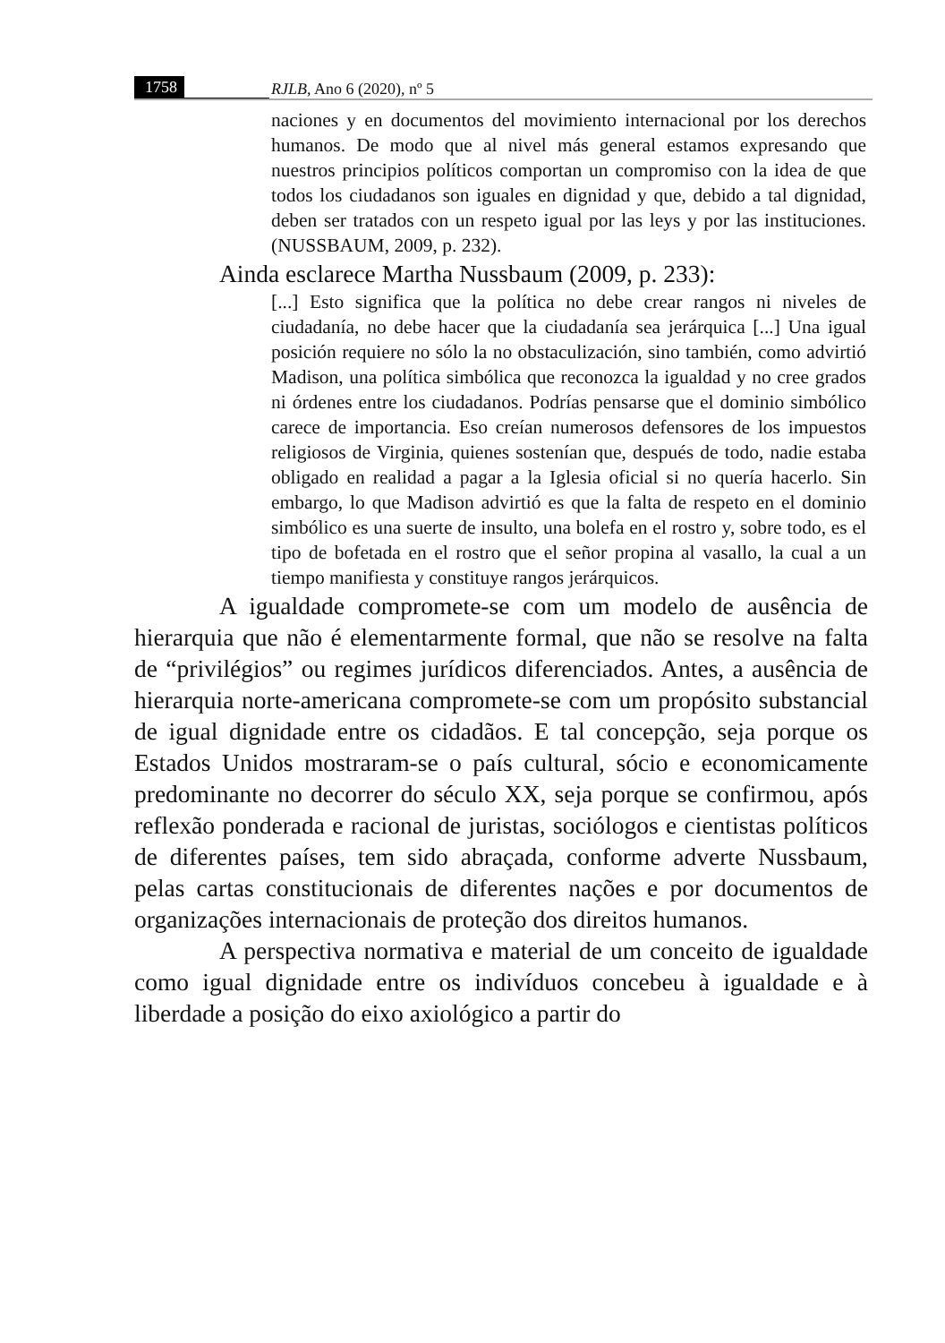1758 RJLB, Ano 6 (2020), nº 5
naciones y en documentos del movimiento internacional por los derechos humanos. De modo que al nivel más general estamos expresando que nuestros principios políticos comportan un compromiso con la idea de que todos los ciudadanos son iguales en dignidad y que, debido a tal dignidad, deben ser tratados con un respeto igual por las leys y por las instituciones. (NUSSBAUM, 2009, p. 232).
Ainda esclarece Martha Nussbaum (2009, p. 233):
[...] Esto significa que la política no debe crear rangos ni niveles de ciudadanía, no debe hacer que la ciudadanía sea jerárquica [...] Una igual posición requiere no sólo la no obstaculización, sino también, como advirtió Madison, una política simbólica que reconozca la igualdad y no cree grados ni órdenes entre los ciudadanos. Podrías pensarse que el dominio simbólico carece de importancia. Eso creían numerosos defensores de los impuestos religiosos de Virginia, quienes sostenían que, después de todo, nadie estaba obligado en realidad a pagar a la Iglesia oficial si no quería hacerlo. Sin embargo, lo que Madison advirtió es que la falta de respeto en el dominio simbólico es una suerte de insulto, una bolefa en el rostro y, sobre todo, es el tipo de bofetada en el rostro que el señor propina al vasallo, la cual a un tiempo manifiesta y constituye rangos jerárquicos.
A igualdade compromete-se com um modelo de ausência de hierarquia que não é elementarmente formal, que não se resolve na falta de “privilégios” ou regimes jurídicos diferenciados. Antes, a ausência de hierarquia norte-americana compromete-se com um propósito substancial de igual dignidade entre os cidadãos. E tal concepção, seja porque os Estados Unidos mostraram-se o país cultural, sócio e economicamente predominante no decorrer do século XX, seja porque se confirmou, após reflexão ponderada e racional de juristas, sociólogos e cientistas políticos de diferentes países, tem sido abraçada, conforme adverte Nussbaum, pelas cartas constitucionais de diferentes nações e por documentos de organizações internacionais de proteção dos direitos humanos.
A perspectiva normativa e material de um conceito de igualdade como igual dignidade entre os indivíduos concebeu à igualdade e à liberdade a posição do eixo axiológico a partir do